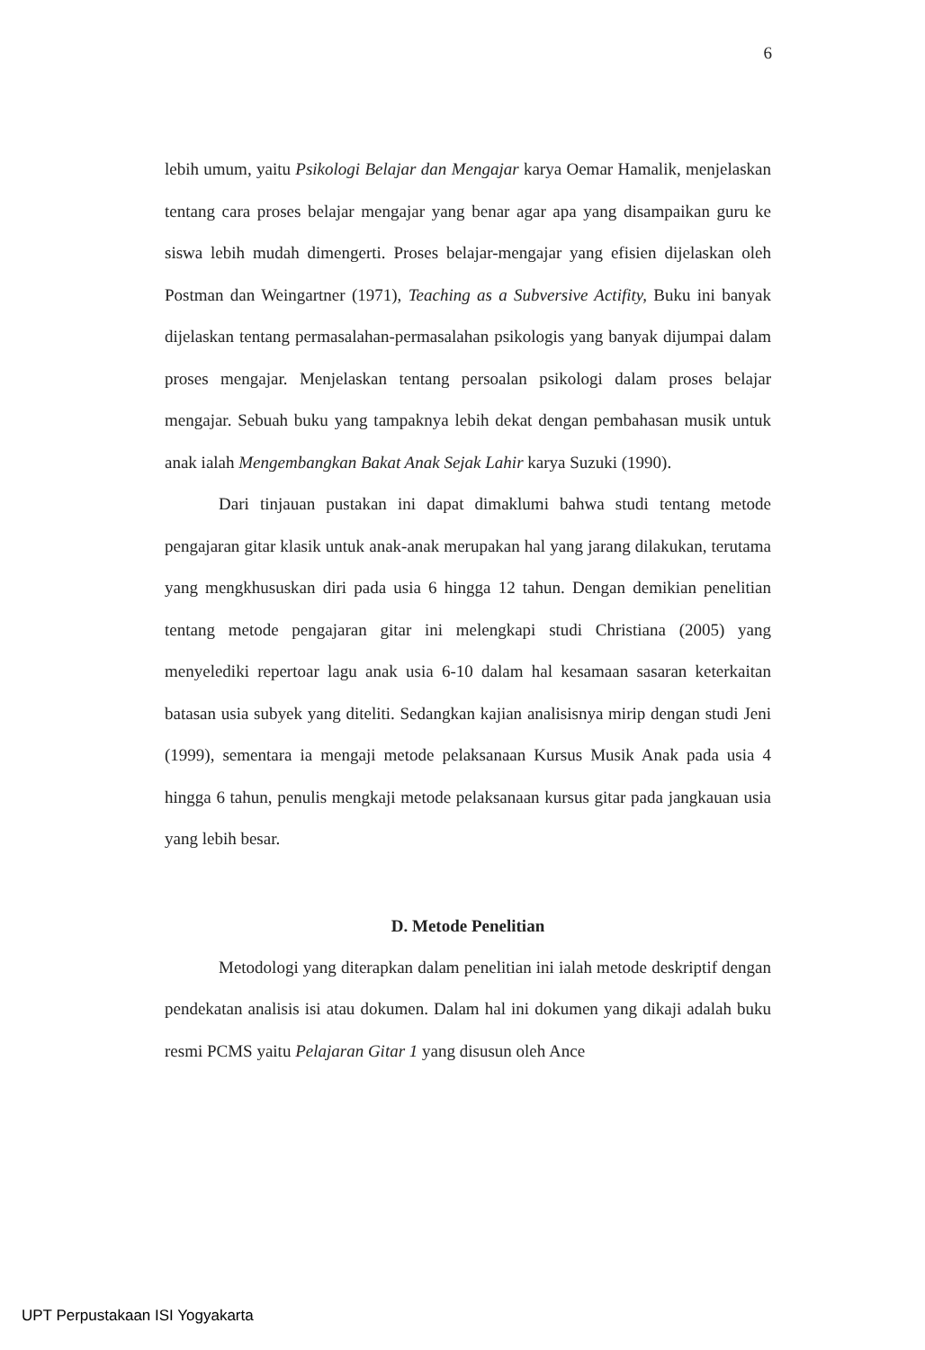6
lebih umum, yaitu Psikologi Belajar dan Mengajar karya Oemar Hamalik, menjelaskan tentang cara proses belajar mengajar yang benar agar apa yang disampaikan guru ke siswa lebih mudah dimengerti. Proses belajar-mengajar yang efisien dijelaskan oleh Postman dan Weingartner (1971), Teaching as a Subversive Actifity, Buku ini banyak dijelaskan tentang permasalahan-permasalahan psikologis yang banyak dijumpai dalam proses mengajar. Menjelaskan tentang persoalan psikologi dalam proses belajar mengajar. Sebuah buku yang tampaknya lebih dekat dengan pembahasan musik untuk anak ialah Mengembangkan Bakat Anak Sejak Lahir karya Suzuki (1990).
Dari tinjauan pustakan ini dapat dimaklumi bahwa studi tentang metode pengajaran gitar klasik untuk anak-anak merupakan hal yang jarang dilakukan, terutama yang mengkhususkan diri pada usia 6 hingga 12 tahun. Dengan demikian penelitian tentang metode pengajaran gitar ini melengkapi studi Christiana (2005) yang menyelediki repertoar lagu anak usia 6-10 dalam hal kesamaan sasaran keterkaitan batasan usia subyek yang diteliti. Sedangkan kajian analisisnya mirip dengan studi Jeni (1999), sementara ia mengaji metode pelaksanaan Kursus Musik Anak pada usia 4 hingga 6 tahun, penulis mengkaji metode pelaksanaan kursus gitar pada jangkauan usia yang lebih besar.
D. Metode Penelitian
Metodologi yang diterapkan dalam penelitian ini ialah metode deskriptif dengan pendekatan analisis isi atau dokumen. Dalam hal ini dokumen yang dikaji adalah buku resmi PCMS yaitu Pelajaran Gitar 1 yang disusun oleh Ance
UPT Perpustakaan ISI Yogyakarta